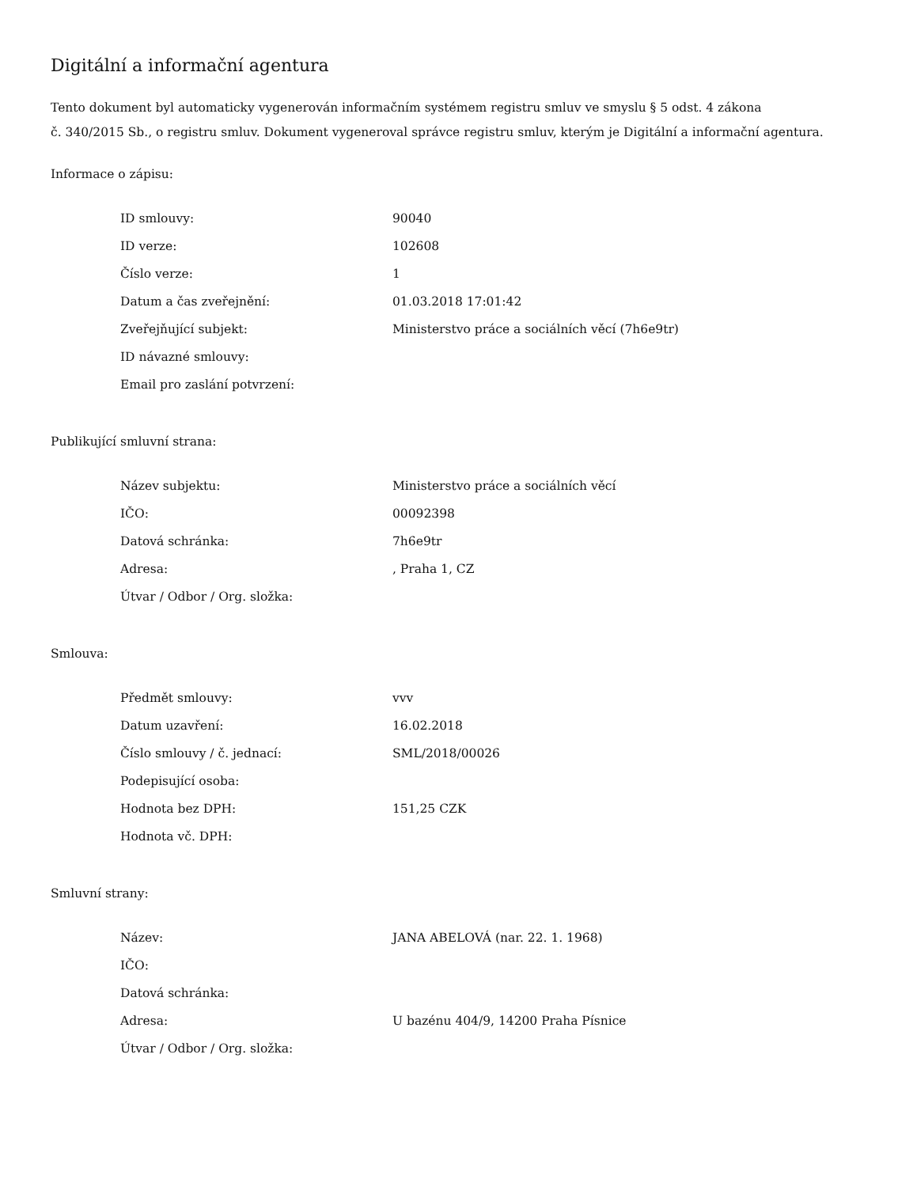Digitální a informační agentura
Tento dokument byl automaticky vygenerován informačním systémem registru smluv ve smyslu § 5 odst. 4 zákona
č. 340/2015 Sb., o registru smluv. Dokument vygeneroval správce registru smluv, kterým je Digitální a informační agentura.
Informace o zápisu:
| ID smlouvy: | 90040 |
| ID verze: | 102608 |
| Číslo verze: | 1 |
| Datum a čas zveřejnění: | 01.03.2018 17:01:42 |
| Zveřejňující subjekt: | Ministerstvo práce a sociálních věcí (7h6e9tr) |
| ID návazné smlouvy: | |
| Email pro zaslání potvrzení: | |
Publikující smluvní strana:
| Název subjektu: | Ministerstvo práce a sociálních věcí |
| IČO: | 00092398 |
| Datová schránka: | 7h6e9tr |
| Adresa: | , Praha 1, CZ |
| Útvar / Odbor / Org. složka: | |
Smlouva:
| Předmět smlouvy: | vvv |
| Datum uzavření: | 16.02.2018 |
| Číslo smlouvy / č. jednací: | SML/2018/00026 |
| Podepisující osoba: | |
| Hodnota bez DPH: | 151,25 CZK |
| Hodnota vč. DPH: | |
Smluvní strany:
| Název: | JANA ABELOVÁ (nar. 22. 1. 1968) |
| IČO: | |
| Datová schránka: | |
| Adresa: | U bazénu 404/9, 14200 Praha Písnice |
| Útvar / Odbor / Org. složka: | |